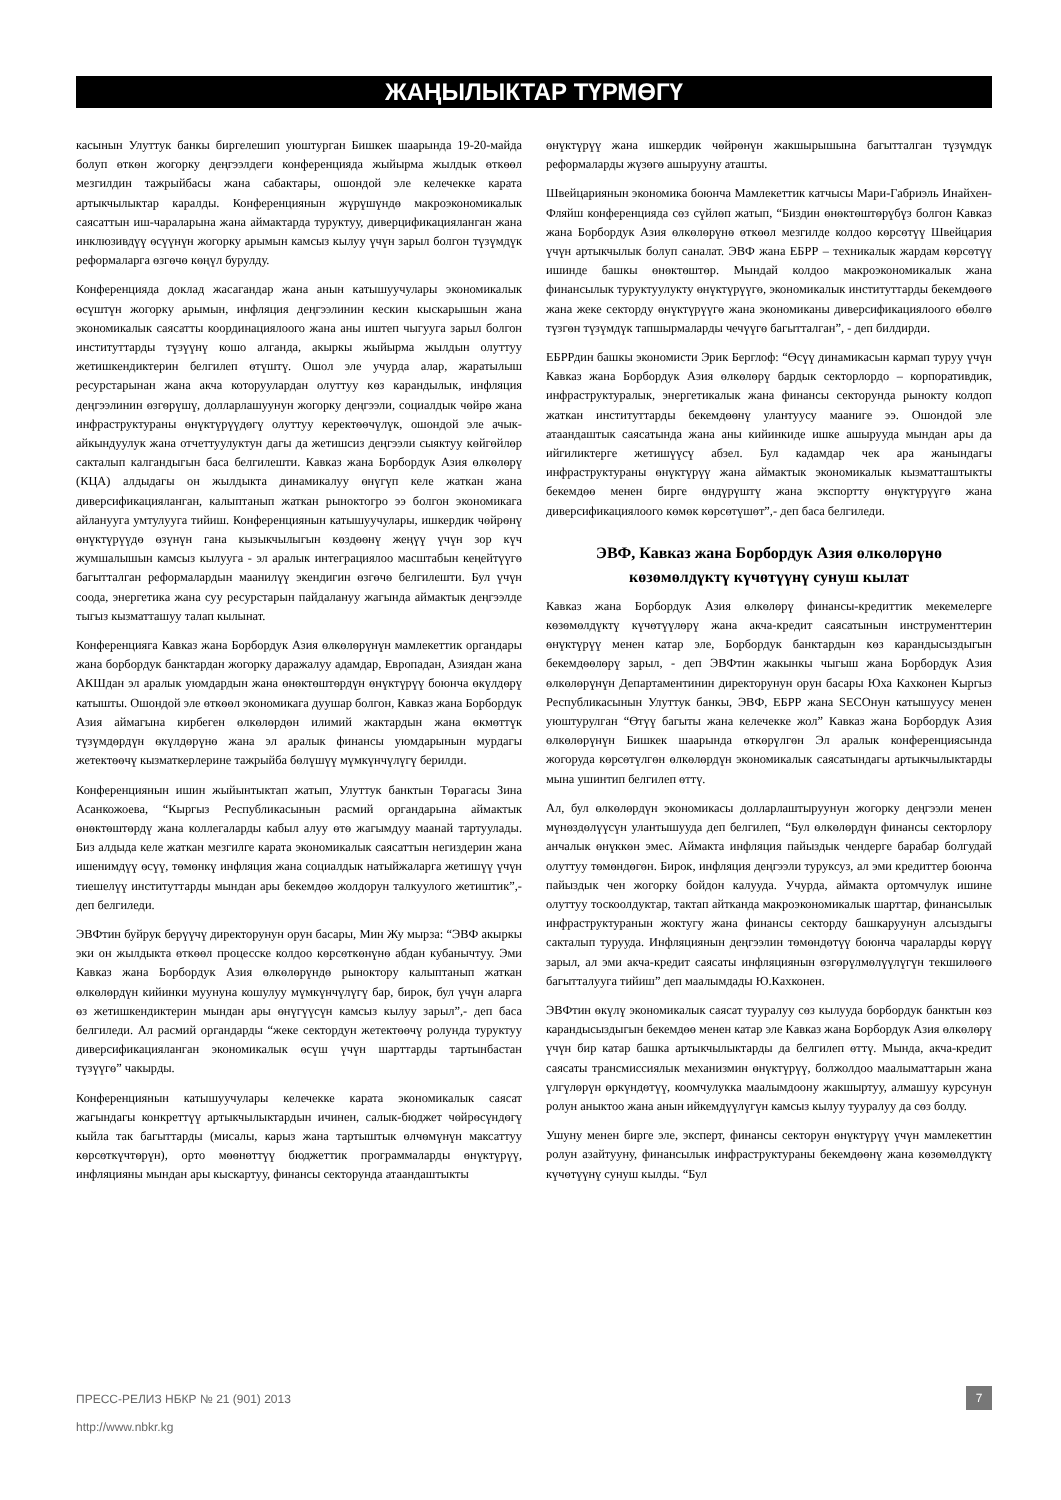ЖАҢЫЛЫКТАР ТҮРМӨГҮ
касынын Улуттук банкы биргелешип уюштурган Бишкек шаарында 19-20-майда болуп өткөн жогорку деңгээлдеги конференцияда жыйырма жылдык өткөөл мезгилдин тажрыйбасы жана сабактары, ошондой эле келечекке карата артыкчылыктар каралды. Конференциянын жүрүшүндө макроэкономикалык саясаттын иш-чараларына жана аймактарда туруктуу, диверцификацияланган жана инклюзивдүү өсүүнүн жогорку арымын камсыз кылуу үчүн зарыл болгон түзүмдүк реформаларга өзгөчө көңүл бурулду.
Конференцияда доклад жасагандар жана анын катышуучулары экономикалык өсүштүн жогорку арымын, инфляция деңгээлинин кескин кыскарышын жана экономикалык саясатты координациялоого жана аны иштеп чыгууга зарыл болгон институттарды түзүүнү кошо алганда, акыркы жыйырма жылдын олуттуу жетишкендиктерин белгилеп өтүштү. Ошол эле учурда алар, жаратылыш ресурстарынан жана акча которуулардан олуттуу көз карандылык, инфляция деңгээлинин өзгөрүшү, долларлашуунун жогорку деңгээли, социалдык чөйрө жана инфраструктураны өнүктүрүүдөгү олуттуу керектөөчүлүк, ошондой эле ачык-айкындуулук жана отчеттуулуктун дагы да жетишсиз деңгээли сыяктуу көйгөйлөр сакталып калгандыгын баса белгилешти. Кавказ жана Борбордук Азия өлкөлөрү (КЦА) алдыдагы он жылдыкта динамикалуу өнүгүп келе жаткан жана диверсификацияланган, калыптанып жаткан рыноктогро ээ болгон экономикага айланууга умтулууга тийиш. Конференциянын катышуучулары, ишкердик чөйрөнү өнүктүрүүдө өзүнүн гана кызыкчылыгын көздөөнү жеңүү үчүн зор күч жумшалышын камсыз кылууга - эл аралык интеграциялоо масштабын кеңейтүүгө багытталган реформалардын маанилүү экендигин өзгөчө белгилешти. Бул үчүн соода, энергетика жана суу ресурстарын пайдалануу жагында аймактык деңгээлде тыгыз кызматташуу талап кылынат.
Конференцияга Кавказ жана Борбордук Азия өлкөлөрүнүн мамлекеттик органдары жана борбордук банктардан жогорку даражалуу адамдар, Европадан, Азиядан жана АКШдан эл аралык уюмдардын жана өнөктөштөрдүн өнүктүрүү боюнча өкүлдөрү катышты. Ошондой эле өткөөл экономикага дуушар болгон, Кавказ жана Борбордук Азия аймагына кирбеген өлкөлөрдөн илимий жактардын жана өкмөттүк түзүмдөрдүн өкүлдөрүнө жана эл аралык финансы уюмдарынын мурдагы жетектөөчү кызматкерлерине тажрыйба бөлүшүү мүмкүнчүлүгү берилди.
Конференциянын ишин жыйынтыктап жатып, Улуттук банктын Төрагасы Зина Асанкожоева, “Кыргыз Республикасынын расмий органдарына аймактык өнөктөштөрдү жана коллегаларды кабыл алуу өтө жагымдуу маанай тартуулады. Биз алдыда келе жаткан мезгилге карата экономикалык саясаттын негиздерин жана ишенимдүү өсүү, төмөнкү инфляция жана социалдык натыйжаларга жетишүү үчүн тиешелүү институттарды мындан ары бекемдөө жолдорун талкуулого жетиштик”,- деп белгиледи.
ЭВФтин буйрук берүүчү директорунун орун басары, Мин Жу мырза: “ЭВФ акыркы эки он жылдыкта өткөөл процесске колдоо көрсөткөнүнө абдан кубанычтуу. Эми Кавказ жана Борбордук Азия өлкөлөрүндө рыноктору калыптанып жаткан өлкөлөрдүн кийинки муунуна кошулуу мүмкүнчүлүгү бар, бирок, бул үчүн аларга өз жетишкендиктерин мындан ары өнүгүүсүн камсыз кылуу зарыл”,- деп баса белгиледи. Ал расмий органдарды “жеке сектордун жетектөөчү ролунда туруктуу диверсификацияланган экономикалык өсүш үчүн шарттарды тартынбастан түзүүгө” чакырды.
Конференциянын катышуучулары келечекке карата экономикалык саясат жагындагы конкреттүү артыкчылыктардын ичинен, салык-бюджет чөйрөсүндөгү кыйла так багыттарды (мисалы, карыз жана тартыштык өлчөмүнүн максаттуу көрсөткүчтөрүн), орто мөөнөттүү бюджеттик программаларды өнүктүрүү, инфляцияны мындан ары кыскартуу, финансы секторунда атаандаштыкты
өнүктүрүү жана ишкердик чөйрөнүн жакшырышына багытталган түзүмдүк реформаларды жүзөгө ашырууну аташты.
Швейцариянын экономика боюнча Мамлекеттик катчысы Мари-Габриэль Инайхен-Фляйш конференцияда сөз сүйлөп жатып, “Биздин өнөктөштөрүбүз болгон Кавказ жана Борбордук Азия өлкөлөрүнө өткөөл мезгилде колдоо көрсөтүү Швейцария үчүн артыкчылык болуп саналат. ЭВФ жана ЕБРР – техникалык жардам көрсөтүү ишинде башкы өнөктөштөр. Мындай колдоо макроэкономикалык жана финансылык туруктуулукту өнүктүрүүгө, экономикалык институттарды бекемдөөгө жана жеке секторду өнүктүрүүгө жана экономиканы диверсификациялоого өбөлгө түзгөн түзүмдүк тапшырмаларды чечүүгө багытталган”, - деп билдирди.
ЕБРРдин башкы экономисти Эрик Берглоф: “Өсүү динамикасын кармап туруу үчүн Кавказ жана Борбордук Азия өлкөлөрү бардык секторлордо – корпоративдик, инфраструктуралык, энергетикалык жана финансы секторунда рынокту колдоп жаткан институттарды бекемдөөнү улантуусу мааниге ээ. Ошондой эле атаандаштык саясатында жана аны кийинкиде ишке ашырууда мындан ары да ийгиликтерге жетишүүсү абзел. Бул кадамдар чек ара жанындагы инфраструктураны өнүктүрүү жана аймактык экономикалык кызматташтыкты бекемдөө менен бирге өндүрүштү жана экспортту өнүктүрүүгө жана диверсификациялоого көмөк көрсөтүшөт”,- деп баса белгиледи.
ЭВФ, Кавказ жана Борбордук Азия өлкөлөрүнө көзөмөлдүктү күчөтүүнү сунуш кылат
Кавказ жана Борбордук Азия өлкөлөрү финансы-кредиттик мекемелерге көзөмөлдүктү күчөтүүлөрү жана акча-кредит саясатынын инструменттерин өнүктүрүү менен катар эле, Борбордук банктардын көз карандысыздыгын бекемдөөлөрү зарыл, - деп ЭВФтин жакынкы чыгыш жана Борбордук Азия өлкөлөрүнүн Департаментинин директорунун орун басары Юха Кахконен Кыргыз Республикасынын Улуттук банкы, ЭВФ, ЕБРР жана SECOнун катышуусу менен уюштурулган “Өтүү багыты жана келечекке жол” Кавказ жана Борбордук Азия өлкөлөрүнүн Бишкек шаарында өткөрүлгөн Эл аралык конференциясында жогоруда көрсөтүлгөн өлкөлөрдүн экономикалык саясатындагы артыкчылыктарды мына ушинтип белгилеп өттү.
Ал, бул өлкөлөрдүн экономикасы долларлаштыруунун жогорку деңгээли менен мүнөздөлүүсүн улантышууда деп белгилеп, “Бул өлкөлөрдүн финансы секторлору анчалык өнүккөн эмес. Аймакта инфляция пайыздык чендерге барабар болгудай олуттуу төмөндөгөн. Бирок, инфляция деңгээли туруксуз, ал эми кредиттер боюнча пайыздык чен жогорку бойдон калууда. Учурда, аймакта ортомчулук ишине олуттуу тоскоолдуктар, тактап айтканда макроэкономикалык шарттар, финансылык инфраструктуранын жоктугу жана финансы секторду башкаруунун алсыздыгы сакталып турууда. Инфляциянын деңгээлин төмөндөтүү боюнча чараларды көрүү зарыл, ал эми акча-кредит саясаты инфляциянын өзгөрүлмөлүүлүгүн текшилөөгө багытталууга тийиш” деп маалымдады Ю.Кахконен.
ЭВФтин өкүлү экономикалык саясат тууралуу сөз кылууда борбордук банктын көз карандысыздыгын бекемдөө менен катар эле Кавказ жана Борбордук Азия өлкөлөрү үчүн бир катар башка артыкчылыктарды да белгилеп өттү. Мында, акча-кредит саясаты трансмиссиялык механизмин өнүктүрүү, болжолдоо маалыматтарын жана үлгүлөрүн өркүндөтүү, коомчулукка маалымдоону жакшыртуу, алмашуу курсунун ролун аныктоо жана анын ийкемдүүлүгүн камсыз кылуу тууралуу да сөз болду.
Ушуну менен бирге эле, эксперт, финансы секторун өнүктүрүү үчүн мамлекеттин ролун азайтууну, финансылык инфраструктураны бекемдөөнү жана көзөмөлдүктү күчөтүүнү сунуш кылды. “Бул
ПРЕСС-РЕЛИЗ НБКР № 21 (901) 2013 7
http://www.nbkr.kg